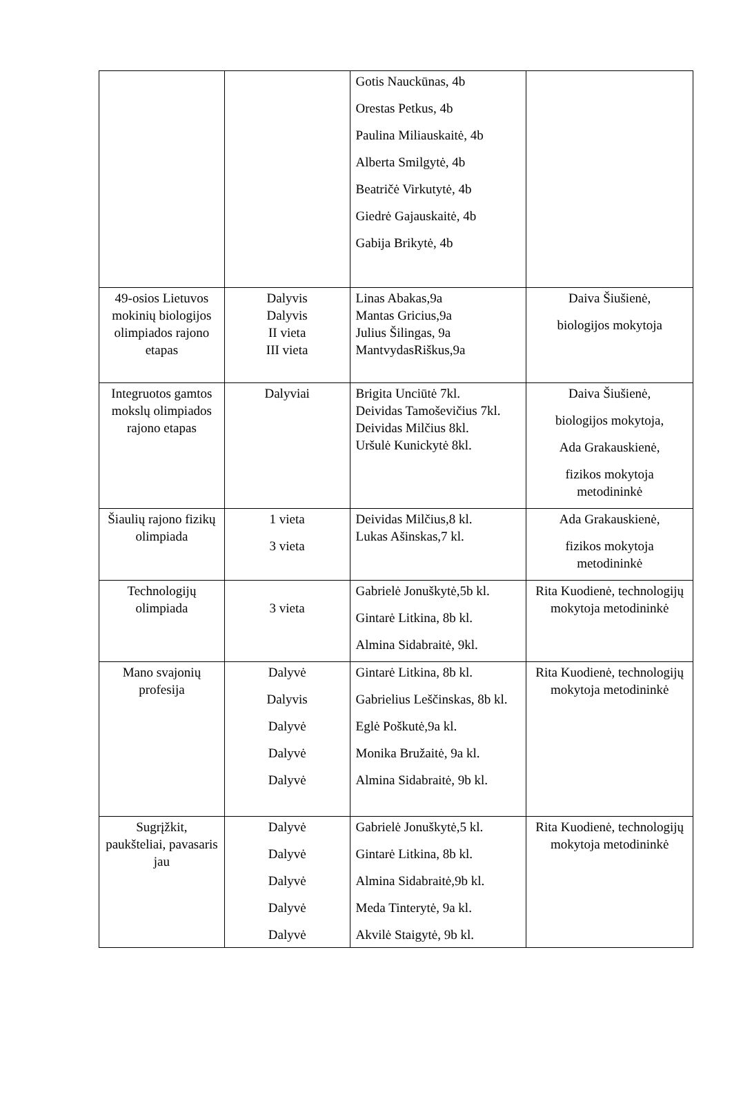| | | Gotis Nauckūnas, 4b Orestas Petkus, 4b Paulina Miliauskaitė, 4b Alberta Smilgytė, 4b Beatričė Virkutytė, 4b Giedrė Gajauskaitė, 4b Gabija Brikytė, 4b | |
| 49-osios Lietuvos mokinių biologijos olimpiados rajono etapas | Dalyvis Dalyvis II vieta III vieta | Linas Abakas,9a Mantas Gricius,9a Julius Šilingas, 9a MantvydasRiškus,9a | Daiva Šiušienė, biologijos mokytoja |
| Integruotos gamtos mokslų olimpiados rajono etapas | Dalyviai | Brigita Unciūtė 7kl. Deividas Tamoševičius 7kl. Deividas Milčius 8kl. Uršulė Kunickytė 8kl. | Daiva Šiušienė, biologijos mokytoja, Ada Grakauskienė, fizikos mokytoja metodininkė |
| Šiaulių rajono fizikų olimpiada | 1 vieta 3 vieta | Deividas Milčius,8 kl. Lukas Ašinskas,7 kl. | Ada Grakauskienė, fizikos mokytoja metodininkė |
| Technologijų olimpiada | 3 vieta | Gabrielė Jonuškytė,5b kl. Gintarė Litkina, 8b kl. Almina Sidabraitė, 9kl. | Rita Kuodienė, technologijų mokytoja metodininkė |
| Mano svajonių profesija | Dalyvė Dalyvis Dalyvė Dalyvė Dalyvė | Gintarė Litkina, 8b kl. Gabrielius Leščinskas, 8b kl. Eglė Poškutė,9a kl. Monika Bružaitė, 9a kl. Almina Sidabraitė, 9b kl. | Rita Kuodienė, technologijų mokytoja metodininkė |
| Sugrįžkit, paukšteliai, pavasaris jau | Dalyvė Dalyvė Dalyvė Dalyvė Dalyvė | Gabrielė Jonuškytė,5 kl. Gintarė Litkina, 8b kl. Almina Sidabraitė,9b kl. Meda Tinterytė, 9a kl. Akvilė Staigytė, 9b kl. | Rita Kuodienė, technologijų mokytoja metodininkė |